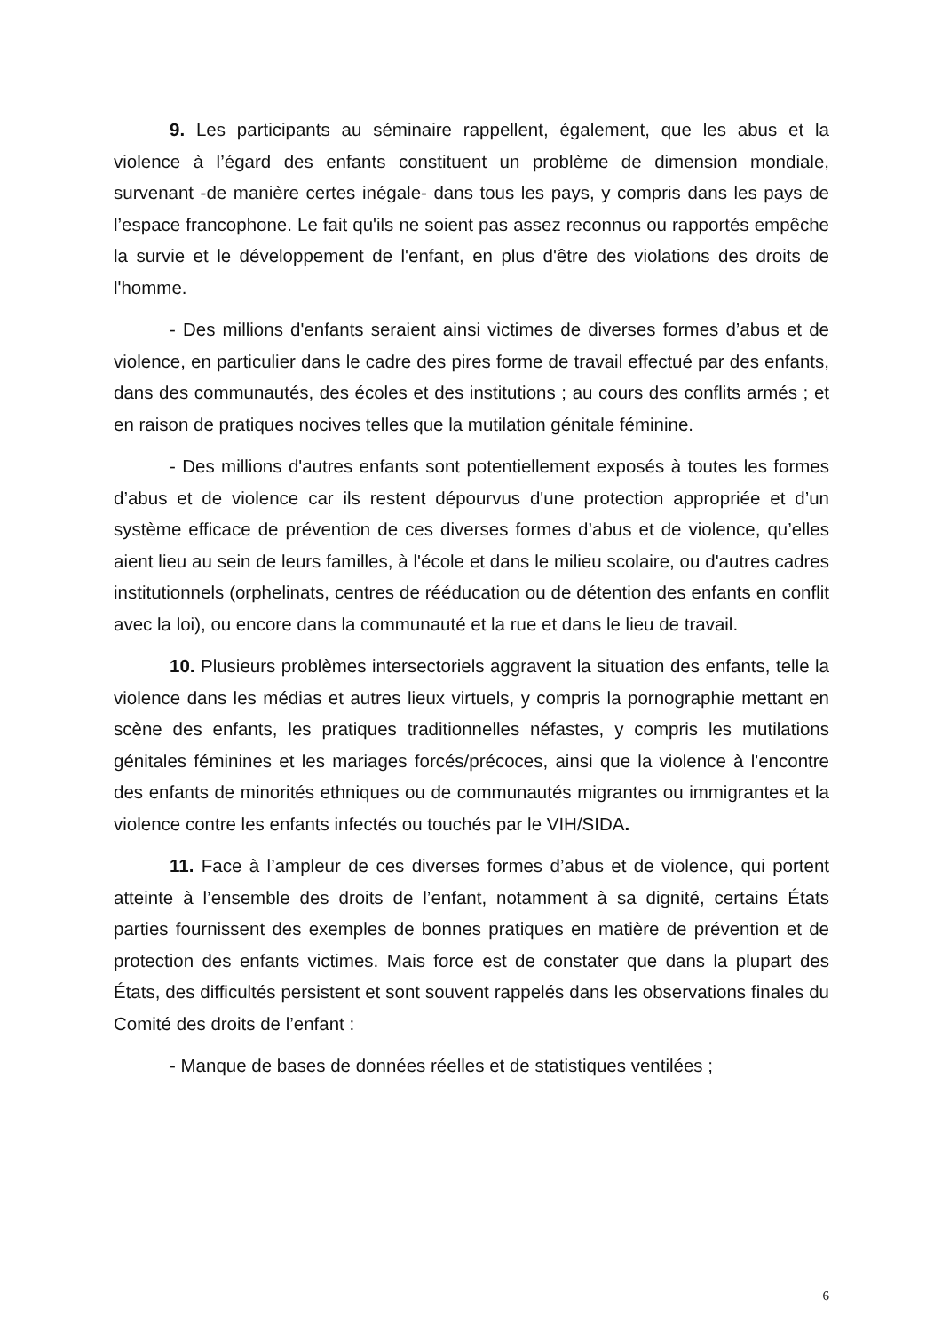9. Les participants au séminaire rappellent, également, que les abus et la violence à l’égard des enfants constituent un problème de dimension mondiale, survenant -de manière certes inégale- dans tous les pays, y compris dans les pays de l’espace francophone. Le fait qu'ils ne soient pas assez reconnus ou rapportés empêche la survie et le développement de l'enfant, en plus d'être des violations des droits de l'homme.
- Des millions d'enfants seraient ainsi victimes de diverses formes d’abus et de violence, en particulier dans le cadre des pires forme de travail effectué par des enfants, dans des communautés, des écoles et des institutions ; au cours des conflits armés ; et en raison de pratiques nocives telles que la mutilation génitale féminine.
- Des millions d'autres enfants sont potentiellement exposés à toutes les formes d’abus et de violence car ils restent dépourvus d'une protection appropriée et d’un système efficace de prévention de ces diverses formes d’abus et de violence, qu’elles aient lieu au sein de leurs familles, à l'école et dans le milieu scolaire, ou d'autres cadres institutionnels (orphelinats, centres de rééducation ou de détention des enfants en conflit avec la loi), ou encore dans la communauté et la rue et dans le lieu de travail.
10. Plusieurs problèmes intersectoriels aggravent la situation des enfants, telle la violence dans les médias et autres lieux virtuels, y compris la pornographie mettant en scène des enfants, les pratiques traditionnelles néfastes, y compris les mutilations génitales féminines et les mariages forcés/précoces, ainsi que la violence à l'encontre des enfants de minorités ethniques ou de communautés migrantes ou immigrantes et la violence contre les enfants infectés ou touchés par le VIH/SIDA.
11. Face à l’ampleur de ces diverses formes d’abus et de violence, qui portent atteinte à l’ensemble des droits de l’enfant, notamment à sa dignité, certains États parties fournissent des exemples de bonnes pratiques en matière de prévention et de protection des enfants victimes. Mais force est de constater que dans la plupart des États, des difficultés persistent et sont souvent rappelés dans les observations finales du Comité des droits de l’enfant :
- Manque de bases de données réelles et de statistiques ventilées ;
6